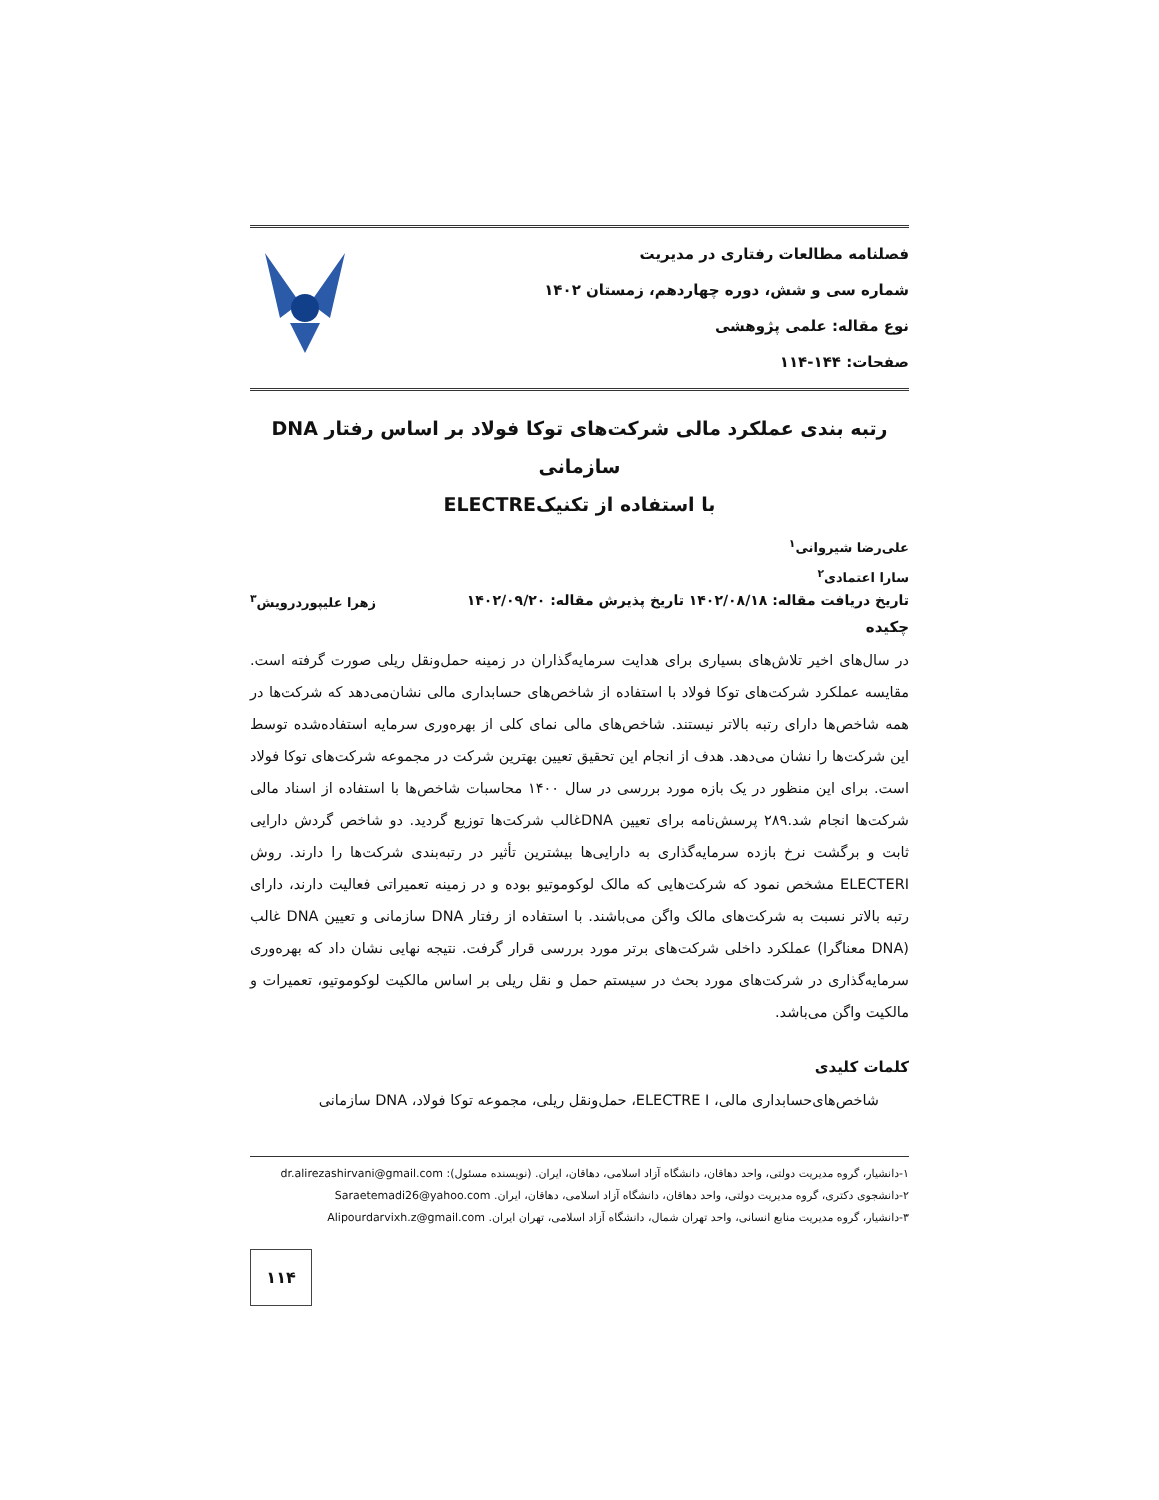فصلنامه مطالعات رفتاری در مدیریت
شماره سی و شش، دوره چهاردهم، زمستان ۱۴۰۲
نوع مقاله: علمی پژوهشی
صفحات: ۱۴۴-۱۱۴
رتبه بندی عملکرد مالی شرکت‌های توکا فولاد بر اساس رفتار DNA سازمانی
با استفاده از تکنیکELECTRE
علی‌رضا شیروانی<sup>۱</sup>
سارا اعتمادی<sup>۲</sup>
تاریخ دریافت مقاله: ۱۴۰۲/۰۸/۱۸ تاریخ پذیرش مقاله: ۱۴۰۲/۰۹/۲۰ زهرا علیپوردرویش<sup>۳</sup>
چکیده
در سال‌های اخیر تلاش‌های بسیاری برای هدایت سرمایه‌گذاران در زمینه حمل‌ونقل ریلی صورت گرفته است. مقایسه عملکرد شرکت‌های توکا فولاد با استفاده از شاخص‌های حسابداری مالی نشان‌می‌دهد که شرکت‌ها در همه شاخص‌ها دارای رتبه بالاتر نیستند. شاخص‌های مالی نمای کلی از بهره‌وری سرمایه استفاده‌شده توسط این شرکت‌ها را نشان می‌دهد. هدف از انجام این تحقیق تعیین بهترین شرکت در مجموعه شرکت‌های توکا فولاد است. برای این منظور در یک بازه مورد بررسی در سال ۱۴۰۰ محاسبات شاخص‌ها با استفاده از اسناد مالی شرکت‌ها انجام شد.۲۸۹ پرسش‌نامه برای تعیین DNAغالب شرکت‌ها توزیع گردید. دو شاخص گردش دارایی ثابت و برگشت نرخ بازده سرمایه‌گذاری به دارایی‌ها بیشترین تأثیر در رتبه‌بندی شرکت‌ها را دارند. روش ELECTERI مشخص نمود که شرکت‌هایی که مالک لوکوموتیو بوده و در زمینه تعمیراتی فعالیت دارند، دارای رتبه بالاتر نسبت به شرکت‌های مالک واگن می‌باشند. با استفاده از رفتار DNA سازمانی و تعیین DNA غالب (DNA معناگرا) عملکرد داخلی شرکت‌های برتر مورد بررسی قرار گرفت. نتیجه نهایی نشان داد که بهره‌وری سرمایه‌گذاری در شرکت‌های مورد بحث در سیستم حمل و نقل ریلی بر اساس مالکیت لوکوموتیو، تعمیرات و مالکیت واگن می‌باشد.
کلمات کلیدی
شاخص‌های‌حسابداری مالی، ELECTRE I، حمل‌ونقل ریلی، مجموعه توکا فولاد، DNA سازمانی
۱-دانشیار، گروه مدیریت دولتی، واحد دهاقان، دانشگاه آزاد اسلامی، دهاقان، ایران. (نویسنده مسئول): dr.alirezashirvani@gmail.com
۲-دانشجوی دکتری، گروه مدیریت دولتی، واحد دهاقان، دانشگاه آزاد اسلامی، دهاقان، ایران. Saraetemadi26@yahoo.com
۳-دانشیار، گروه مدیریت منابع انسانی، واحد تهران شمال، دانشگاه آزاد اسلامی، تهران ایران. Alipourdarvixh.z@gmail.com
۱۱۴